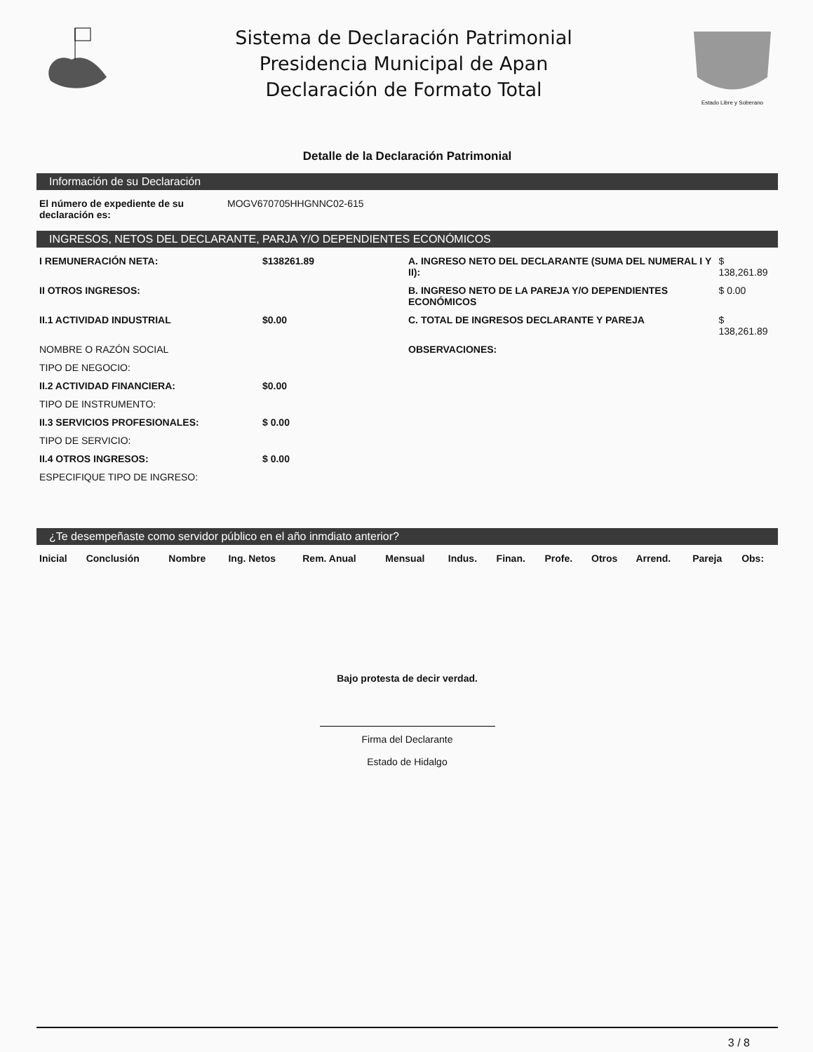Sistema de Declaración Patrimonial
Presidencia Municipal de Apan
Declaración de Formato Total
Estado Libre y Soberano
Detalle de la Declaración Patrimonial
Información de su Declaración
| El número de expediente de su declaración es: | MOGV670705HHGNNC02-615 |
INGRESOS, NETOS DEL DECLARANTE, PARJA Y/O DEPENDIENTES ECONÓMICOS
| I REMUNERACIÓN NETA: | $138261.89 | A. INGRESO NETO DEL DECLARANTE (SUMA DEL NUMERAL I Y II): | $ 138,261.89 |
| II OTROS INGRESOS: | | B. INGRESO NETO DE LA PAREJA Y/O DEPENDIENTES ECONÓMICOS | $ 0.00 |
| II.1 ACTIVIDAD INDUSTRIAL | $0.00 | C. TOTAL DE INGRESOS DECLARANTE Y PAREJA | $ 138,261.89 |
| NOMBRE O RAZÓN SOCIAL | | OBSERVACIONES: | |
| TIPO DE NEGOCIO: | | | |
| II.2 ACTIVIDAD FINANCIERA: | $0.00 | | |
| TIPO DE INSTRUMENTO: | | | |
| II.3 SERVICIOS PROFESIONALES: | $ 0.00 | | |
| TIPO DE SERVICIO: | | | |
| II.4 OTROS INGRESOS: | $ 0.00 | | |
| ESPECIFIQUE TIPO DE INGRESO: | | | |
¿Te desempeñaste como servidor público en el año inmdiato anterior?
| Inicial | Conclusión | Nombre | Ing. Netos | Rem. Anual | Mensual | Indus. | Finan. | Profe. | Otros | Arrend. | Pareja | Obs: |
| --- | --- | --- | --- | --- | --- | --- | --- | --- | --- | --- | --- | --- |
Bajo protesta de decir verdad.
Firma del Declarante
Estado de Hidalgo
3 / 8